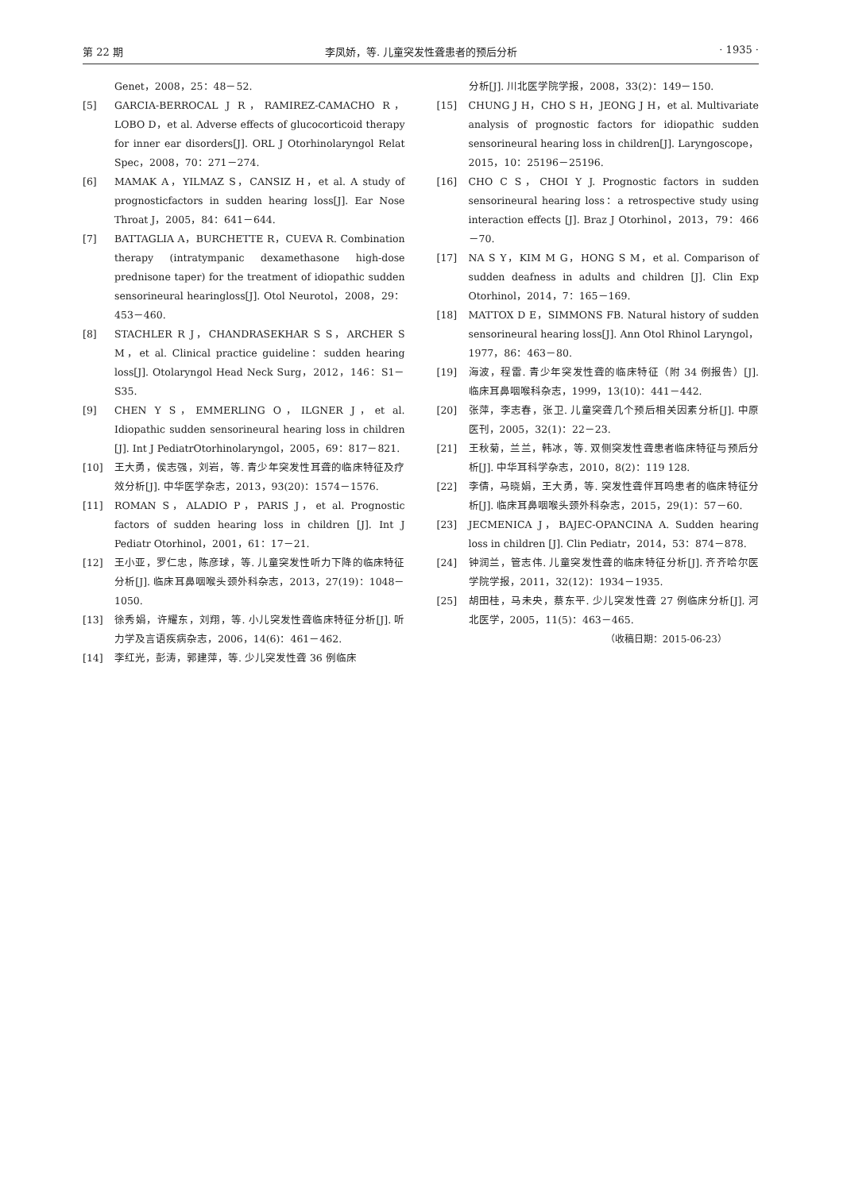第 22 期 李凤娇，等. 儿童突发性聋患者的预后分析 · 1935 ·
Genet，2008，25：48－52.
[5] GARCIA-BERROCAL J R，RAMIREZ-CAMACHO R，LOBO D，et al. Adverse effects of glucocorticoid therapy for inner ear disorders[J]. ORL J Otorhinolaryngol Relat Spec，2008，70：271－274.
[6] MAMAK A，YILMAZ S，CANSIZ H，et al. A study of prognosticfactors in sudden hearing loss[J]. Ear Nose Throat J，2005，84：641－644.
[7] BATTAGLIA A，BURCHETTE R，CUEVA R. Combination therapy (intratympanic dexamethasone high-dose prednisone taper) for the treatment of idiopathic sudden sensorineural hearingloss[J]. Otol Neurotol，2008，29：453－460.
[8] STACHLER R J，CHANDRASEKHAR S S，ARCHER S M，et al. Clinical practice guideline：sudden hearing loss[J]. Otolaryngol Head Neck Surg，2012，146：S1－S35.
[9] CHEN Y S，EMMERLING O，ILGNER J，et al. Idiopathic sudden sensorineural hearing loss in children [J]. Int J PediatrOtorhinolaryngol，2005，69：817－821.
[10] 王大勇，侯志强，刘岩，等. 青少年突发性耳聋的临床特征及疗效分析[J]. 中华医学杂志，2013，93(20)：1574－1576.
[11] ROMAN S，ALADIO P，PARIS J，et al. Prognostic factors of sudden hearing loss in children [J]. Int J Pediatr Otorhinol，2001，61：17－21.
[12] 王小亚，罗仁忠，陈彦球，等. 儿童突发性听力下降的临床特征分析[J]. 临床耳鼻咽喉头颈外科杂志，2013，27(19)：1048－1050.
[13] 徐秀娟，许耀东，刘翔，等. 小儿突发性聋临床特征分析[J]. 听力学及言语疾病杂志，2006，14(6)：461－462.
[14] 李红光，彭涛，郭建萍，等. 少儿突发性聋 36 例临床
分析[J]. 川北医学院学报，2008，33(2)：149－150.
[15] CHUNG J H，CHO S H，JEONG J H，et al. Multivariate analysis of prognostic factors for idiopathic sudden sensorineural hearing loss in children[J]. Laryngoscope，2015，10：25196－25196.
[16] CHO C S，CHOI Y J. Prognostic factors in sudden sensorineural hearing loss：a retrospective study using interaction effects [J]. Braz J Otorhinol，2013，79：466－70.
[17] NA S Y，KIM M G，HONG S M，et al. Comparison of sudden deafness in adults and children [J]. Clin Exp Otorhinol，2014，7：165－169.
[18] MATTOX D E，SIMMONS FB. Natural history of sudden sensorineural hearing loss[J]. Ann Otol Rhinol Laryngol，1977，86：463－80.
[19] 海波，程雷. 青少年突发性聋的临床特征（附 34 例报告）[J]. 临床耳鼻咽喉科杂志，1999，13(10)：441－442.
[20] 张萍，李志春，张卫. 儿童突聋几个预后相关因素分析[J]. 中原医刊，2005，32(1)：22－23.
[21] 王秋菊，兰兰，韩冰，等. 双侧突发性聋患者临床特征与预后分析[J]. 中华耳科学杂志，2010，8(2)：119 128.
[22] 李倩，马晓娟，王大勇，等. 突发性聋伴耳鸣患者的临床特征分析[J]. 临床耳鼻咽喉头颈外科杂志，2015，29(1)：57－60.
[23] JECMENICA J，BAJEC-OPANCINA A. Sudden hearing loss in children [J]. Clin Pediatr，2014，53：874－878.
[24] 钟润兰，管志伟. 儿童突发性聋的临床特征分析[J]. 齐齐哈尔医学院学报，2011，32(12)：1934－1935.
[25] 胡田桂，马未央，蔡东平. 少儿突发性聋 27 例临床分析[J]. 河北医学，2005，11(5)：463－465.
（收稿日期：2015-06-23）